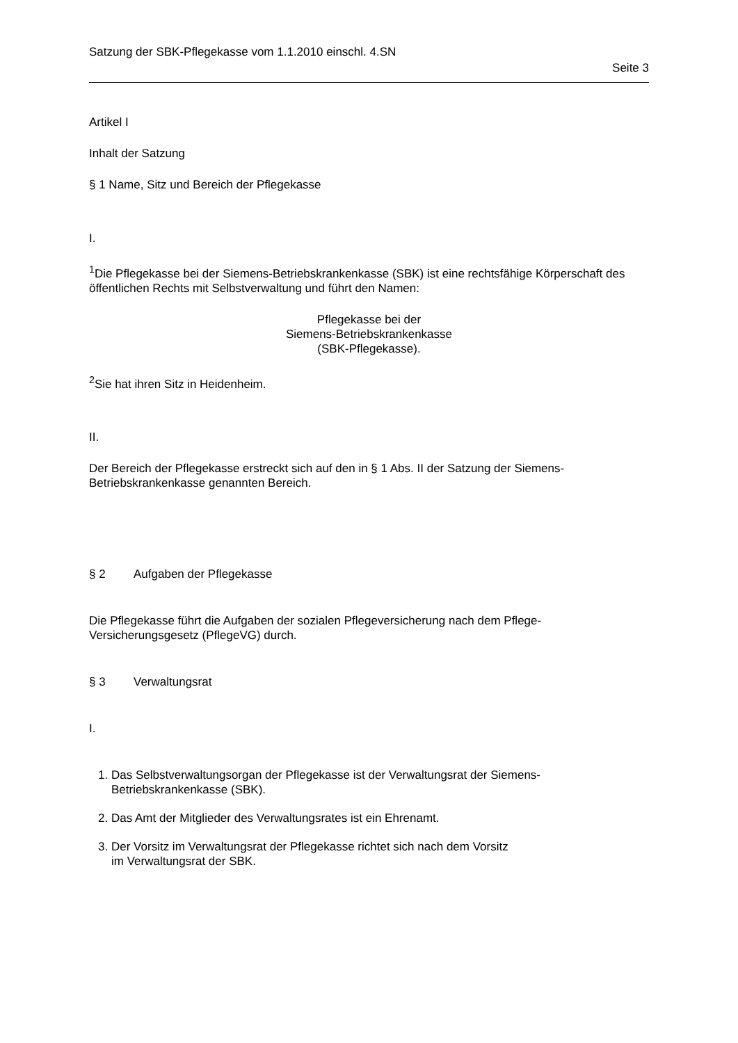Satzung der SBK-Pflegekasse vom 1.1.2010 einschl. 4.SN
Seite 3
Artikel I
Inhalt der Satzung
§ 1 Name, Sitz und Bereich der Pflegekasse
I.
<sup>1</sup> Die Pflegekasse bei der Siemens-Betriebskrankenkasse (SBK) ist eine rechtsfähige Körperschaft des öffentlichen Rechts mit Selbstverwaltung und führt den Namen:
Pflegekasse bei der
Siemens-Betriebskrankenkasse
(SBK-Pflegekasse).
<sup>2</sup> Sie hat ihren Sitz in Heidenheim.
II.
Der Bereich der Pflegekasse erstreckt sich auf den in § 1 Abs. II der Satzung der Siemens-Betriebskrankenkasse genannten Bereich.
§ 2 Aufgaben der Pflegekasse
Die Pflegekasse führt die Aufgaben der sozialen Pflegeversicherung nach dem Pflege-Versicherungsgesetz (PflegeVG) durch.
§ 3 Verwaltungsrat
I.
1. Das Selbstverwaltungsorgan der Pflegekasse ist der Verwaltungsrat der Siemens-Betriebskrankenkasse (SBK).
2. Das Amt der Mitglieder des Verwaltungsrates ist ein Ehrenamt.
3. Der Vorsitz im Verwaltungsrat der Pflegekasse richtet sich nach dem Vorsitz
im Verwaltungsrat der SBK.